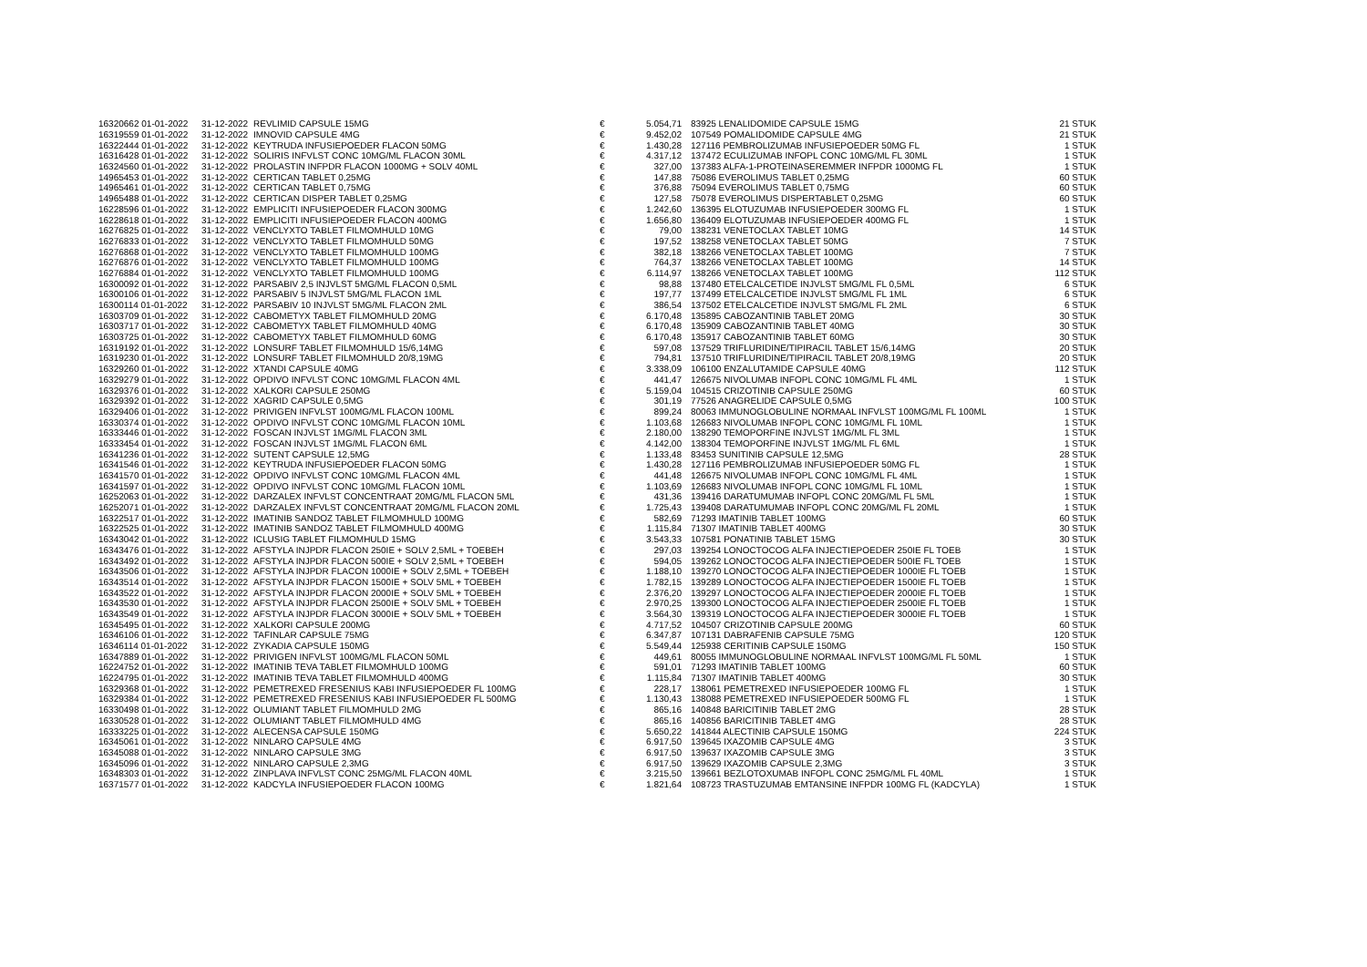| 16320662 01-01-2022 | 31-12-2022 | REVLIMID CAPSULE 15MG | € | 5.054,71 | | 83925 LENALIDOMIDE CAPSULE 15MG | 21 STUK |
| 16319559 01-01-2022 | 31-12-2022 | IMNOVID CAPSULE 4MG | € | 9.452,02 | | 107549 POMALIDOMIDE CAPSULE 4MG | 21 STUK |
| 16322444 01-01-2022 | 31-12-2022 | KEYTRUDA INFUSIEPOEDER FLACON 50MG | € | 1.430,28 | | 127116 PEMBROLIZUMAB INFUSIEPOEDER 50MG FL | 1 STUK |
| 16316428 01-01-2022 | 31-12-2022 | SOLIRIS INFVLST CONC 10MG/ML FLACON 30ML | € | 4.317,12 | | 137472 ECULIZUMAB INFOPL CONC 10MG/ML FL 30ML | 1 STUK |
| 16324560 01-01-2022 | 31-12-2022 | PROLASTIN INFPDR FLACON 1000MG + SOLV 40ML | € | 327,00 | | 137383 ALFA-1-PROTEINASEREMMER INFPDR 1000MG FL | 1 STUK |
| 14965453 01-01-2022 | 31-12-2022 | CERTICAN TABLET 0,25MG | € | 147,88 | | 75086 EVEROLIMUS TABLET 0,25MG | 60 STUK |
| 14965461 01-01-2022 | 31-12-2022 | CERTICAN TABLET 0,75MG | € | 376,88 | | 75094 EVEROLIMUS TABLET 0,75MG | 60 STUK |
| 14965488 01-01-2022 | 31-12-2022 | CERTICAN DISPER TABLET 0,25MG | € | 127,58 | | 75078 EVEROLIMUS DISPERTABLET 0,25MG | 60 STUK |
| 16228596 01-01-2022 | 31-12-2022 | EMPLICITI INFUSIEPOEDER FLACON 300MG | € | 1.242,60 | | 136395 ELOTUZUMAB INFUSIEPOEDER 300MG FL | 1 STUK |
| 16228618 01-01-2022 | 31-12-2022 | EMPLICITI INFUSIEPOEDER FLACON 400MG | € | 1.656,80 | | 136409 ELOTUZUMAB INFUSIEPOEDER 400MG FL | 1 STUK |
| 16276825 01-01-2022 | 31-12-2022 | VENCLYXTO TABLET FILMOMHULD 10MG | € | 79,00 | | 138231 VENETOCLAX TABLET 10MG | 14 STUK |
| 16276833 01-01-2022 | 31-12-2022 | VENCLYXTO TABLET FILMOMHULD 50MG | € | 197,52 | | 138258 VENETOCLAX TABLET 50MG | 7 STUK |
| 16276868 01-01-2022 | 31-12-2022 | VENCLYXTO TABLET FILMOMHULD 100MG | € | 382,18 | | 138266 VENETOCLAX TABLET 100MG | 7 STUK |
| 16276876 01-01-2022 | 31-12-2022 | VENCLYXTO TABLET FILMOMHULD 100MG | € | 764,37 | | 138266 VENETOCLAX TABLET 100MG | 14 STUK |
| 16276884 01-01-2022 | 31-12-2022 | VENCLYXTO TABLET FILMOMHULD 100MG | € | 6.114,97 | | 138266 VENETOCLAX TABLET 100MG | 112 STUK |
| 16300092 01-01-2022 | 31-12-2022 | PARSABIV 2,5 INJVLST 5MG/ML FLACON 0,5ML | € | 98,88 | | 137480 ETELCALCETIDE INJVLST 5MG/ML FL 0,5ML | 6 STUK |
| 16300106 01-01-2022 | 31-12-2022 | PARSABIV 5 INJVLST 5MG/ML FLACON 1ML | € | 197,77 | | 137499 ETELCALCETIDE INJVLST 5MG/ML FL 1ML | 6 STUK |
| 16300114 01-01-2022 | 31-12-2022 | PARSABIV 10 INJVLST 5MG/ML FLACON 2ML | € | 386,54 | | 137502 ETELCALCETIDE INJVLST 5MG/ML FL 2ML | 6 STUK |
| 16303709 01-01-2022 | 31-12-2022 | CABOMETYX TABLET FILMOMHULD 20MG | € | 6.170,48 | | 135895 CABOZANTINIB TABLET 20MG | 30 STUK |
| 16303717 01-01-2022 | 31-12-2022 | CABOMETYX TABLET FILMOMHULD 40MG | € | 6.170,48 | | 135909 CABOZANTINIB TABLET 40MG | 30 STUK |
| 16303725 01-01-2022 | 31-12-2022 | CABOMETYX TABLET FILMOMHULD 60MG | € | 6.170,48 | | 135917 CABOZANTINIB TABLET 60MG | 30 STUK |
| 16319192 01-01-2022 | 31-12-2022 | LONSURF TABLET FILMOMHULD 15/6,14MG | € | 597,08 | | 137529 TRIFLURIDINE/TIPIRACIL TABLET 15/6,14MG | 20 STUK |
| 16319230 01-01-2022 | 31-12-2022 | LONSURF TABLET FILMOMHULD 20/8,19MG | € | 794,81 | | 137510 TRIFLURIDINE/TIPIRACIL TABLET 20/8,19MG | 20 STUK |
| 16329260 01-01-2022 | 31-12-2022 | XTANDI CAPSULE 40MG | € | 3.338,09 | | 106100 ENZALUTAMIDE CAPSULE 40MG | 112 STUK |
| 16329279 01-01-2022 | 31-12-2022 | OPDIVO INFVLST CONC 10MG/ML FLACON 4ML | € | 441,47 | | 126675 NIVOLUMAB INFOPL CONC 10MG/ML FL 4ML | 1 STUK |
| 16329376 01-01-2022 | 31-12-2022 | XALKORI CAPSULE 250MG | € | 5.159,04 | | 104515 CRIZOTINIB CAPSULE 250MG | 60 STUK |
| 16329392 01-01-2022 | 31-12-2022 | XAGRID CAPSULE 0,5MG | € | 301,19 | | 77526 ANAGRELIDE CAPSULE 0,5MG | 100 STUK |
| 16329406 01-01-2022 | 31-12-2022 | PRIVIGEN INFVLST 100MG/ML FLACON 100ML | € | 899,24 | | 80063 IMMUNOGLOBULINE NORMAAL INFVLST 100MG/ML FL 100ML | 1 STUK |
| 16330374 01-01-2022 | 31-12-2022 | OPDIVO INFVLST CONC 10MG/ML FLACON 10ML | € | 1.103,68 | | 126683 NIVOLUMAB INFOPL CONC 10MG/ML FL 10ML | 1 STUK |
| 16333446 01-01-2022 | 31-12-2022 | FOSCAN INJVLST 1MG/ML FLACON 3ML | € | 2.180,00 | | 138290 TEMOPORFINE INJVLST 1MG/ML FL 3ML | 1 STUK |
| 16333454 01-01-2022 | 31-12-2022 | FOSCAN INJVLST 1MG/ML FLACON 6ML | € | 4.142,00 | | 138304 TEMOPORFINE INJVLST 1MG/ML FL 6ML | 1 STUK |
| 16341236 01-01-2022 | 31-12-2022 | SUTENT CAPSULE 12,5MG | € | 1.133,48 | | 83453 SUNITINIB CAPSULE 12,5MG | 28 STUK |
| 16341546 01-01-2022 | 31-12-2022 | KEYTRUDA INFUSIEPOEDER FLACON 50MG | € | 1.430,28 | | 127116 PEMBROLIZUMAB INFUSIEPOEDER 50MG FL | 1 STUK |
| 16341570 01-01-2022 | 31-12-2022 | OPDIVO INFVLST CONC 10MG/ML FLACON 4ML | € | 441,48 | | 126675 NIVOLUMAB INFOPL CONC 10MG/ML FL 4ML | 1 STUK |
| 16341597 01-01-2022 | 31-12-2022 | OPDIVO INFVLST CONC 10MG/ML FLACON 10ML | € | 1.103,69 | | 126683 NIVOLUMAB INFOPL CONC 10MG/ML FL 10ML | 1 STUK |
| 16252063 01-01-2022 | 31-12-2022 | DARZALEX INFVLST CONCENTRAAT 20MG/ML FLACON 5ML | € | 431,36 | | 139416 DARATUMUMAB INFOPL CONC 20MG/ML FL 5ML | 1 STUK |
| 16252071 01-01-2022 | 31-12-2022 | DARZALEX INFVLST CONCENTRAAT 20MG/ML FLACON 20ML | € | 1.725,43 | | 139408 DARATUMUMAB INFOPL CONC 20MG/ML FL 20ML | 1 STUK |
| 16322517 01-01-2022 | 31-12-2022 | IMATINIB SANDOZ TABLET FILMOMHULD 100MG | € | 582,69 | | 71293 IMATINIB TABLET 100MG | 60 STUK |
| 16322525 01-01-2022 | 31-12-2022 | IMATINIB SANDOZ TABLET FILMOMHULD 400MG | € | 1.115,84 | | 71307 IMATINIB TABLET 400MG | 30 STUK |
| 16343042 01-01-2022 | 31-12-2022 | ICLUSIG TABLET FILMOMHULD 15MG | € | 3.543,33 | | 107581 PONATINIB TABLET 15MG | 30 STUK |
| 16343476 01-01-2022 | 31-12-2022 | AFSTYLA INJPDR FLACON 250IE + SOLV 2,5ML + TOEBEH | € | 297,03 | | 139254 LONOCTOCOG ALFA INJECTIEPOEDER 250IE FL TOEB | 1 STUK |
| 16343492 01-01-2022 | 31-12-2022 | AFSTYLA INJPDR FLACON 500IE + SOLV 2,5ML + TOEBEH | € | 594,05 | | 139262 LONOCTOCOG ALFA INJECTIEPOEDER 500IE FL TOEB | 1 STUK |
| 16343506 01-01-2022 | 31-12-2022 | AFSTYLA INJPDR FLACON 1000IE + SOLV 2,5ML + TOEBEH | € | 1.188,10 | | 139270 LONOCTOCOG ALFA INJECTIEPOEDER 1000IE FL TOEB | 1 STUK |
| 16343514 01-01-2022 | 31-12-2022 | AFSTYLA INJPDR FLACON 1500IE + SOLV 5ML + TOEBEH | € | 1.782,15 | | 139289 LONOCTOCOG ALFA INJECTIEPOEDER 1500IE FL TOEB | 1 STUK |
| 16343522 01-01-2022 | 31-12-2022 | AFSTYLA INJPDR FLACON 2000IE + SOLV 5ML + TOEBEH | € | 2.376,20 | | 139297 LONOCTOCOG ALFA INJECTIEPOEDER 2000IE FL TOEB | 1 STUK |
| 16343530 01-01-2022 | 31-12-2022 | AFSTYLA INJPDR FLACON 2500IE + SOLV 5ML + TOEBEH | € | 2.970,25 | | 139300 LONOCTOCOG ALFA INJECTIEPOEDER 2500IE FL TOEB | 1 STUK |
| 16343549 01-01-2022 | 31-12-2022 | AFSTYLA INJPDR FLACON 3000IE + SOLV 5ML + TOEBEH | € | 3.564,30 | | 139319 LONOCTOCOG ALFA INJECTIEPOEDER 3000IE FL TOEB | 1 STUK |
| 16345495 01-01-2022 | 31-12-2022 | XALKORI CAPSULE 200MG | € | 4.717,52 | | 104507 CRIZOTINIB CAPSULE 200MG | 60 STUK |
| 16346106 01-01-2022 | 31-12-2022 | TAFINLAR CAPSULE 75MG | € | 6.347,87 | | 107131 DABRAFENIB CAPSULE 75MG | 120 STUK |
| 16346114 01-01-2022 | 31-12-2022 | ZYKADIA CAPSULE 150MG | € | 5.549,44 | | 125938 CERITINIB CAPSULE 150MG | 150 STUK |
| 16347889 01-01-2022 | 31-12-2022 | PRIVIGEN INFVLST 100MG/ML FLACON 50ML | € | 449,61 | | 80055 IMMUNOGLOBULINE NORMAAL INFVLST 100MG/ML FL 50ML | 1 STUK |
| 16224752 01-01-2022 | 31-12-2022 | IMATINIB TEVA TABLET FILMOMHULD 100MG | € | 591,01 | | 71293 IMATINIB TABLET 100MG | 60 STUK |
| 16224795 01-01-2022 | 31-12-2022 | IMATINIB TEVA TABLET FILMOMHULD 400MG | € | 1.115,84 | | 71307 IMATINIB TABLET 400MG | 30 STUK |
| 16329368 01-01-2022 | 31-12-2022 | PEMETREXED FRESENIUS KABI INFUSIEPOEDER FL 100MG | € | 228,17 | | 138061 PEMETREXED INFUSIEPOEDER 100MG FL | 1 STUK |
| 16329384 01-01-2022 | 31-12-2022 | PEMETREXED FRESENIUS KABI INFUSIEPOEDER FL 500MG | € | 1.130,43 | | 138088 PEMETREXED INFUSIEPOEDER 500MG FL | 1 STUK |
| 16330498 01-01-2022 | 31-12-2022 | OLUMIANT TABLET FILMOMHULD 2MG | € | 865,16 | | 140848 BARICITINIB TABLET 2MG | 28 STUK |
| 16330528 01-01-2022 | 31-12-2022 | OLUMIANT TABLET FILMOMHULD 4MG | € | 865,16 | | 140856 BARICITINIB TABLET 4MG | 28 STUK |
| 16333225 01-01-2022 | 31-12-2022 | ALECENSA CAPSULE 150MG | € | 5.650,22 | | 141844 ALECTINIB CAPSULE 150MG | 224 STUK |
| 16345061 01-01-2022 | 31-12-2022 | NINLARO CAPSULE 4MG | € | 6.917,50 | | 139645 IXAZOMIB CAPSULE 4MG | 3 STUK |
| 16345088 01-01-2022 | 31-12-2022 | NINLARO CAPSULE 3MG | € | 6.917,50 | | 139637 IXAZOMIB CAPSULE 3MG | 3 STUK |
| 16345096 01-01-2022 | 31-12-2022 | NINLARO CAPSULE 2,3MG | € | 6.917,50 | | 139629 IXAZOMIB CAPSULE 2,3MG | 3 STUK |
| 16348303 01-01-2022 | 31-12-2022 | ZINPLAVA INFVLST CONC 25MG/ML FLACON 40ML | € | 3.215,50 | | 139661 BEZLOTOXUMAB INFOPL CONC 25MG/ML FL 40ML | 1 STUK |
| 16371577 01-01-2022 | 31-12-2022 | KADCYLA INFUSIEPOEDER FLACON 100MG | € | 1.821,64 | | 108723 TRASTUZUMAB EMTANSINE INFPDR 100MG FL (KADCYLA) | 1 STUK |